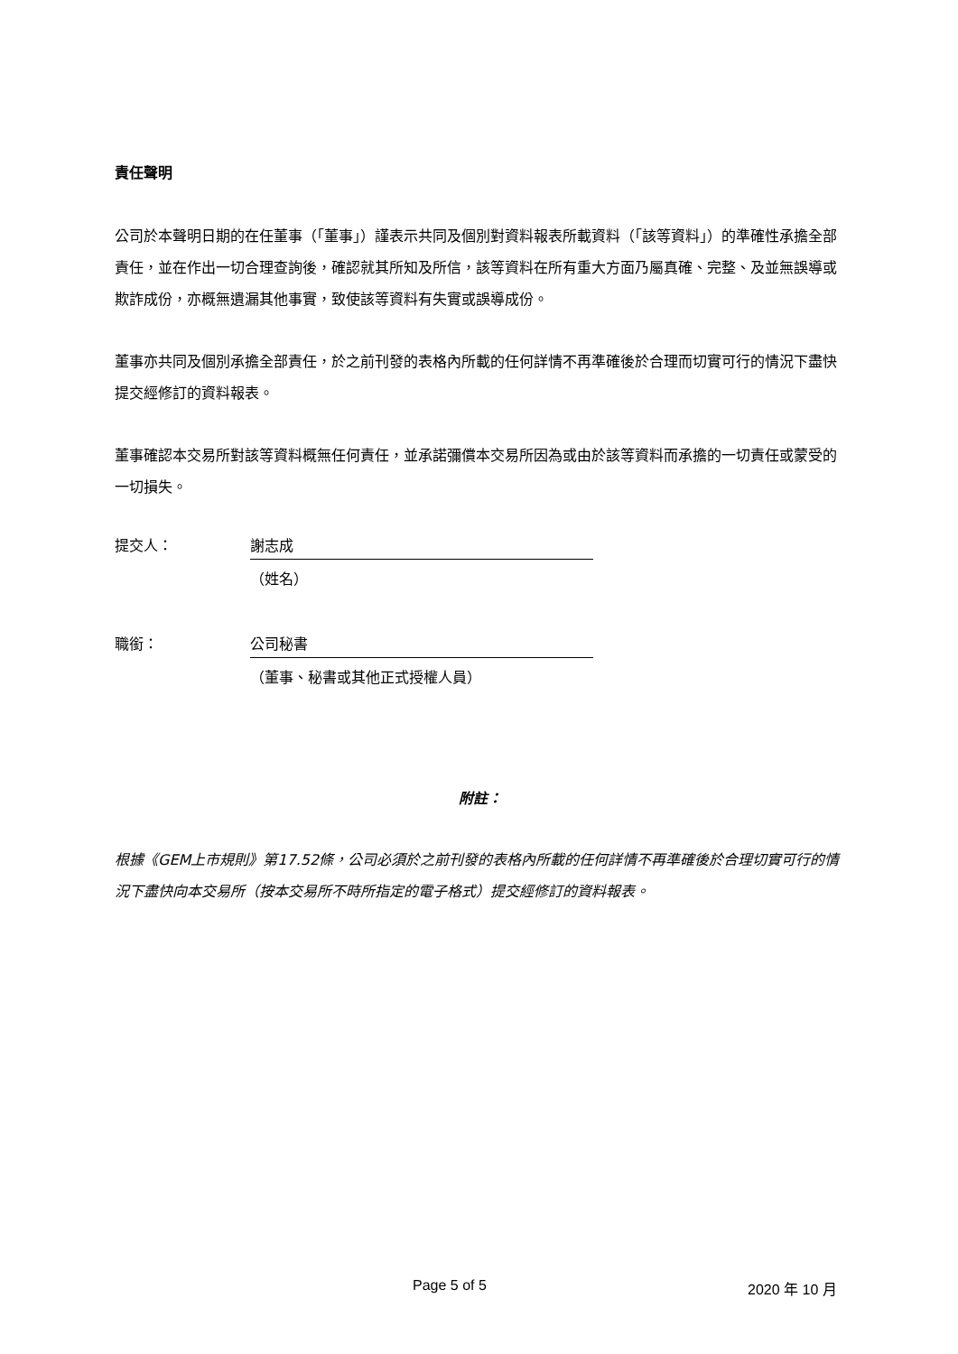責任聲明
公司於本聲明日期的在任董事（「董事」）謹表示共同及個別對資料報表所載資料（「該等資料」）的準確性承擔全部責任，並在作出一切合理查詢後，確認就其所知及所信，該等資料在所有重大方面乃屬真確、完整、及並無誤導或欺詐成份，亦概無遺漏其他事實，致使該等資料有失實或誤導成份。
董事亦共同及個別承擔全部責任，於之前刊發的表格內所載的任何詳情不再準確後於合理而切實可行的情況下盡快提交經修訂的資料報表。
董事確認本交易所對該等資料概無任何責任，並承諾彌償本交易所因為或由於該等資料而承擔的一切責任或蒙受的一切損失。
提交人： 謝志成
（姓名）
職銜： 公司秘書
（董事、秘書或其他正式授權人員）
附註：
根據《GEM上市規則》第17.52條，公司必須於之前刊發的表格內所載的任何詳情不再準確後於合理切實可行的情況下盡快向本交易所（按本交易所不時所指定的電子格式）提交經修訂的資料報表。
Page 5 of 5 2020 年 10 月